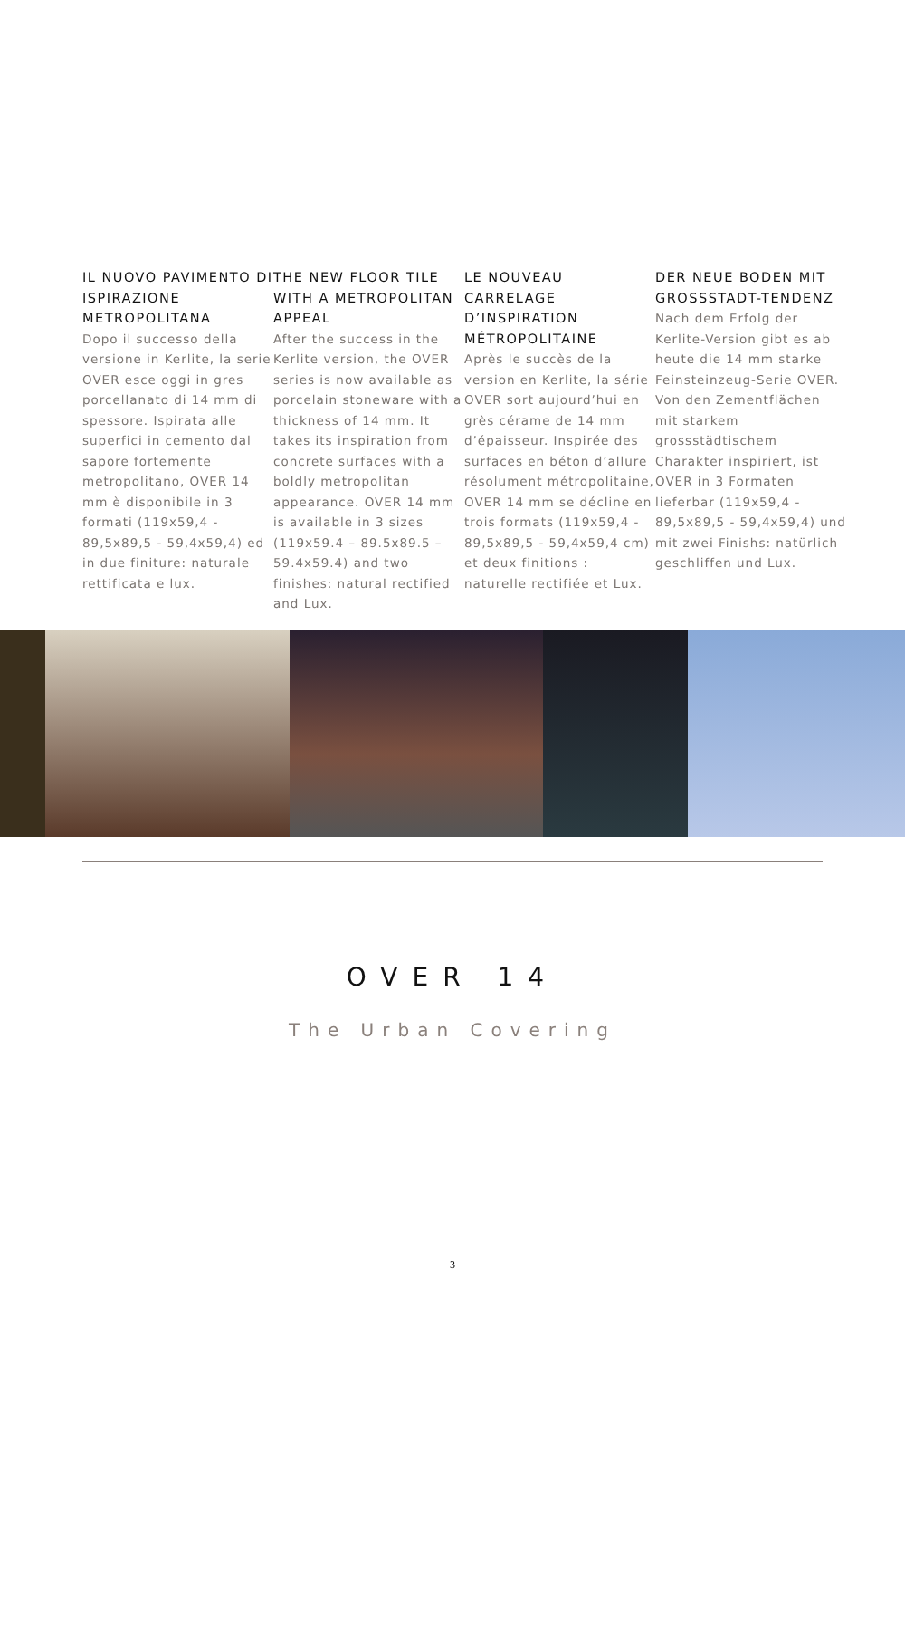IL NUOVO PAVIMENTO DI ISPIRAZIONE METROPOLITANA
Dopo il successo della versione in Kerlite, la serie OVER esce oggi in gres porcellanato di 14 mm di spessore. Ispirata alle superfici in cemento dal sapore fortemente metropolitano, OVER 14 mm è disponibile in 3 formati (119x59,4 - 89,5x89,5 - 59,4x59,4) ed in due finiture: naturale rettificata e lux.
THE NEW FLOOR TILE WITH A METROPOLITAN APPEAL
After the success in the Kerlite version, the OVER series is now available as porcelain stoneware with a thickness of 14 mm. It takes its inspiration from concrete surfaces with a boldly metropolitan appearance. OVER 14 mm is available in 3 sizes (119x59.4 – 89.5x89.5 – 59.4x59.4) and two finishes: natural rectified and Lux.
LE NOUVEAU CARRELAGE D’INSPIRATION MÉTROPOLITAINE
Après le succès de la version en Kerlite, la série OVER sort aujourd’hui en grès cérame de 14 mm d’épaisseur. Inspirée des surfaces en béton d’allure résolument métropolitaine, OVER 14 mm se décline en trois formats (119x59,4 - 89,5x89,5 - 59,4x59,4 cm) et deux finitions : naturelle rectifiée et Lux.
DER NEUE BODEN MIT GROSSSTADT-TENDENZ
Nach dem Erfolg der Kerlite-Version gibt es ab heute die 14 mm starke Feinsteinzeug-Serie OVER. Von den Zementflächen mit starkem grossstädtischem Charakter inspiriert, ist OVER in 3 Formaten lieferbar (119x59,4 - 89,5x89,5 - 59,4x59,4) und mit zwei Finishs: natürlich geschliffen und Lux.
OVER 14
The Urban Covering
3